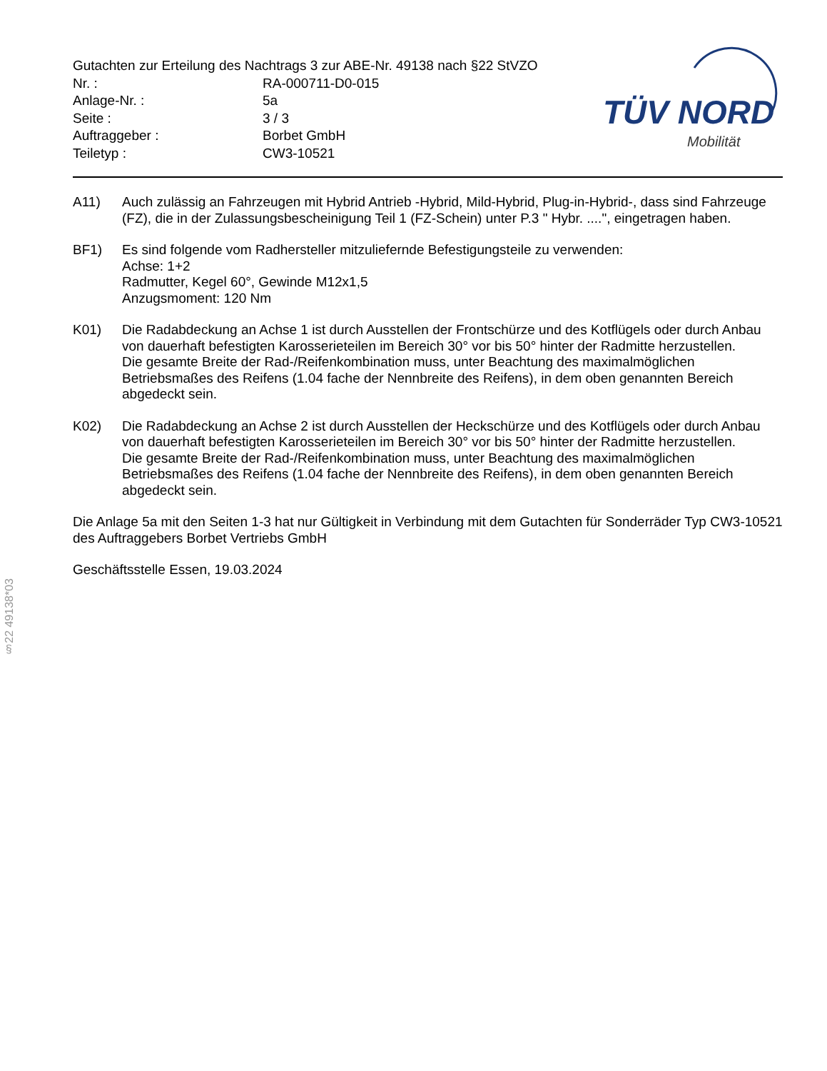Gutachten zur Erteilung des Nachtrags 3 zur ABE-Nr. 49138 nach §22 StVZO
Nr. : RA-000711-D0-015
Anlage-Nr. : 5a
Seite : 3 / 3
Auftraggeber : Borbet GmbH
Teiletyp : CW3-10521
TÜV NORD
Mobilität
A11) Auch zulässig an Fahrzeugen mit Hybrid Antrieb -Hybrid, Mild-Hybrid, Plug-in-Hybrid-, dass sind Fahrzeuge (FZ), die in der Zulassungsbescheinigung Teil 1 (FZ-Schein) unter P.3 " Hybr. ....", eingetragen haben.
BF1) Es sind folgende vom Radhersteller mitzuliefernde Befestigungsteile zu verwenden:
Achse: 1+2
Radmutter, Kegel 60°, Gewinde M12x1,5
Anzugsmoment: 120 Nm
K01) Die Radabdeckung an Achse 1 ist durch Ausstellen der Frontschürze und des Kotflügels oder durch Anbau von dauerhaft befestigten Karosserieteilen im Bereich 30° vor bis 50° hinter der Radmitte herzustellen.
Die gesamte Breite der Rad-/Reifenkombination muss, unter Beachtung des maximalmöglichen Betriebsmaßes des Reifens (1.04 fache der Nennbreite des Reifens), in dem oben genannten Bereich abgedeckt sein.
K02) Die Radabdeckung an Achse 2 ist durch Ausstellen der Heckschürze und des Kotflügels oder durch Anbau von dauerhaft befestigten Karosserieteilen im Bereich 30° vor bis 50° hinter der Radmitte herzustellen.
Die gesamte Breite der Rad-/Reifenkombination muss, unter Beachtung des maximalmöglichen Betriebsmaßes des Reifens (1.04 fache der Nennbreite des Reifens), in dem oben genannten Bereich abgedeckt sein.
Die Anlage 5a mit den Seiten 1-3 hat nur Gültigkeit in Verbindung mit dem Gutachten für Sonderräder Typ CW3-10521 des Auftraggebers Borbet Vertriebs GmbH
Geschäftsstelle Essen, 19.03.2024
§22 49138*03